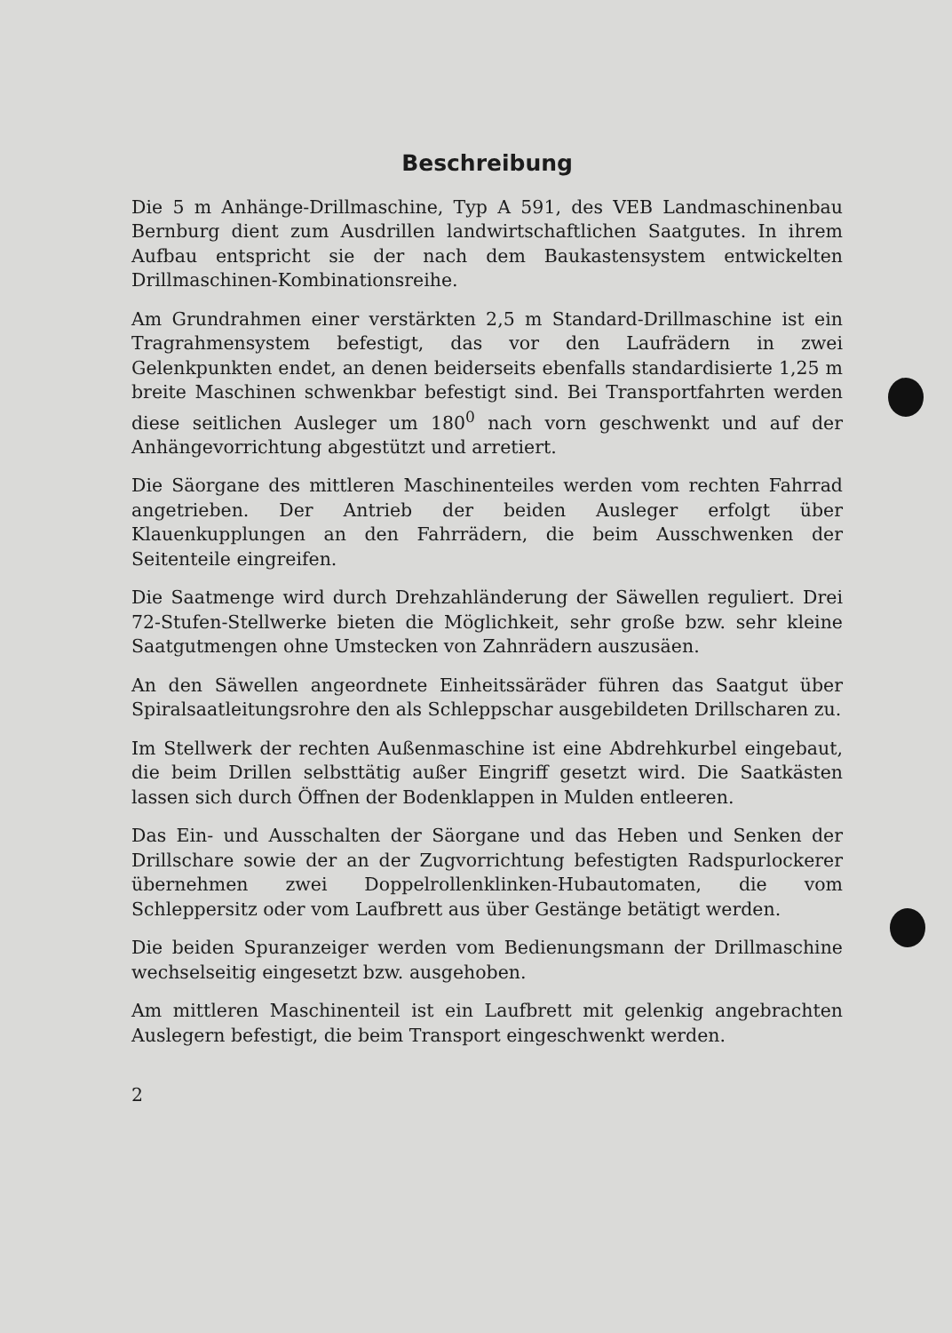Beschreibung
Die 5 m Anhänge-Drillmaschine, Typ A 591, des VEB Landmaschinenbau Bernburg dient zum Ausdrillen landwirtschaftlichen Saatgutes. In ihrem Aufbau entspricht sie der nach dem Baukastensystem entwickelten Drillmaschinen-Kombinationsreihe.
Am Grundrahmen einer verstärkten 2,5 m Standard-Drillmaschine ist ein Tragrahmensystem befestigt, das vor den Laufrädern in zwei Gelenkpunkten endet, an denen beiderseits ebenfalls standardisierte 1,25 m breite Maschinen schwenkbar befestigt sind. Bei Transportfahrten werden diese seitlichen Ausleger um 180<sup>0</sup> nach vorn geschwenkt und auf der Anhängevorrichtung abgestützt und arretiert.
Die Säorgane des mittleren Maschinenteiles werden vom rechten Fahrrad angetrieben. Der Antrieb der beiden Ausleger erfolgt über Klauenkupplungen an den Fahrrädern, die beim Ausschwenken der Seitenteile eingreifen.
Die Saatmenge wird durch Drehzahländerung der Säwellen reguliert. Drei 72-Stufen-Stellwerke bieten die Möglichkeit, sehr große bzw. sehr kleine Saatgutmengen ohne Umstecken von Zahnrädern auszusäen.
An den Säwellen angeordnete Einheitssäräder führen das Saatgut über Spiralsaatleitungsrohre den als Schleppschar ausgebildeten Drillscharen zu.
Im Stellwerk der rechten Außenmaschine ist eine Abdrehkurbel eingebaut, die beim Drillen selbsttätig außer Eingriff gesetzt wird. Die Saatkästen lassen sich durch Öffnen der Bodenklappen in Mulden entleeren.
Das Ein- und Ausschalten der Säorgane und das Heben und Senken der Drillschare sowie der an der Zugvorrichtung befestigten Radspurlockerer übernehmen zwei Doppelrollenklinken-Hubautomaten, die vom Schleppersitz oder vom Laufbrett aus über Gestänge betätigt werden.
Die beiden Spuranzeiger werden vom Bedienungsmann der Drillmaschine wechselseitig eingesetzt bzw. ausgehoben.
Am mittleren Maschinenteil ist ein Laufbrett mit gelenkig angebrachten Auslegern befestigt, die beim Transport eingeschwenkt werden.
2